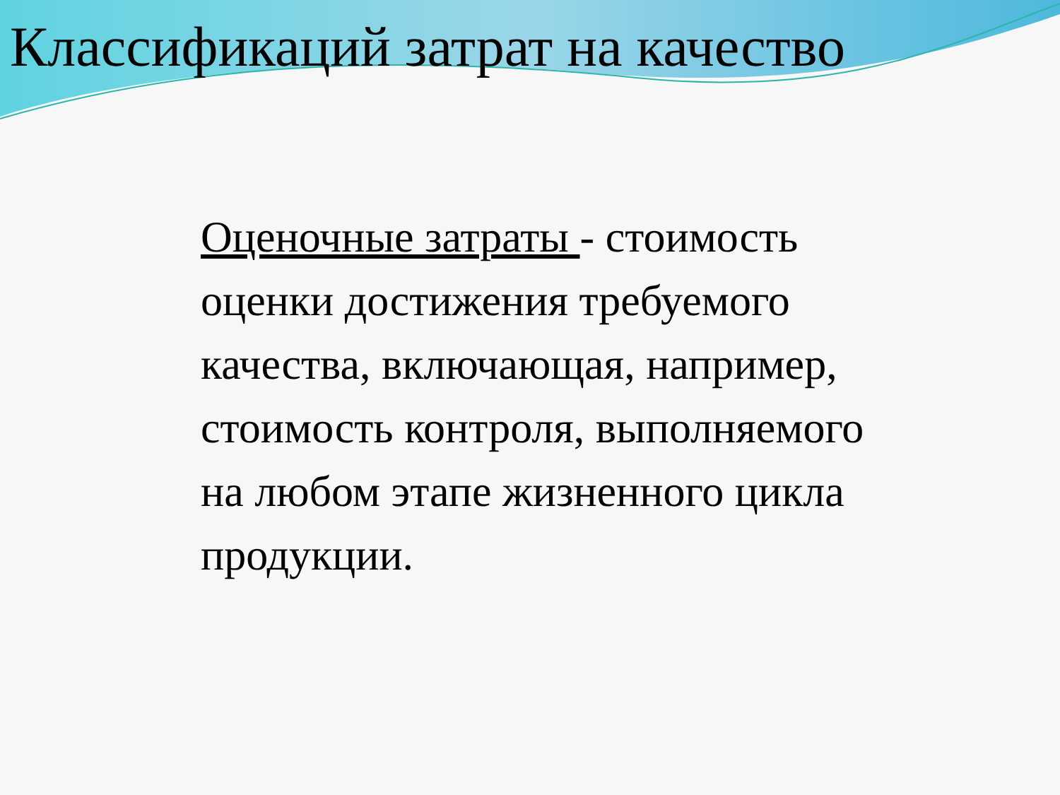Классификаций затрат на качество
Оценочные затраты - стоимость оценки достижения требуемого качества, включающая, например, стоимость контроля, выполняемого на любом этапе жизненного цикла продукции.